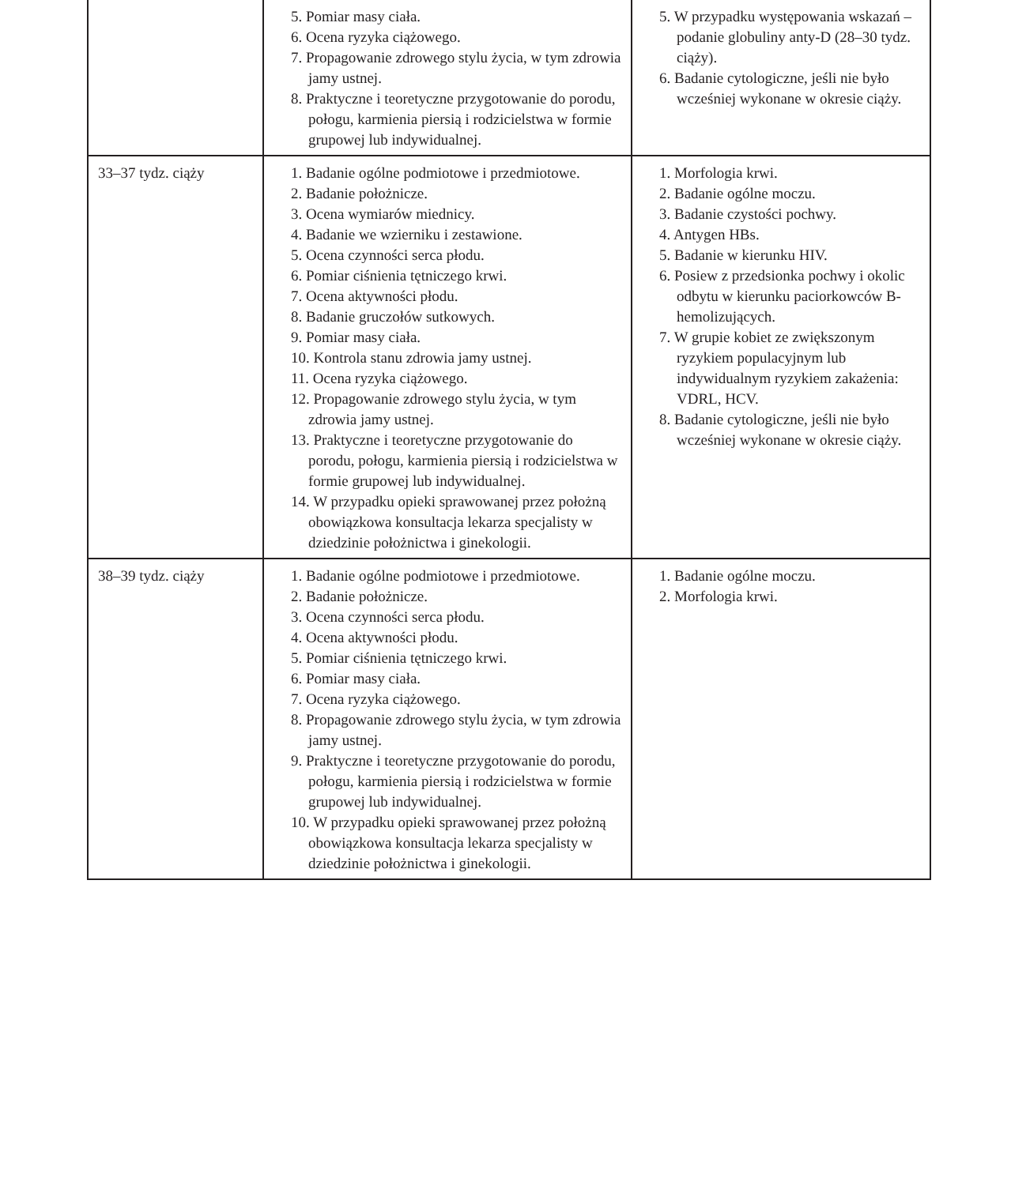| | 5. Pomiar masy ciała. 6. Ocena ryzyka ciążowego. 7. Propagowanie zdrowego stylu życia, w tym zdrowia jamy ustnej. 8. Praktyczne i teoretyczne przygotowanie do porodu, połogu, karmienia piersią i rodzicielstwa w formie grupowej lub indywidualnej. | 5. W przypadku występowania wskazań – podanie globuliny anty-D (28–30 tydz. ciąży). 6. Badanie cytologiczne, jeśli nie było wcześniej wykonane w okresie ciąży. |
| 33–37 tydz. ciąży | 1. Badanie ogólne podmiotowe i przedmiotowe. 2. Badanie położnicze. 3. Ocena wymiarów miednicy. 4. Badanie we wzierniku i zestawione. 5. Ocena czynności serca płodu. 6. Pomiar ciśnienia tętniczego krwi. 7. Ocena aktywności płodu. 8. Badanie gruczołów sutkowych. 9. Pomiar masy ciała. 10. Kontrola stanu zdrowia jamy ustnej. 11. Ocena ryzyka ciążowego. 12. Propagowanie zdrowego stylu życia, w tym zdrowia jamy ustnej. 13. Praktyczne i teoretyczne przygotowanie do porodu, połogu, karmienia piersią i rodzicielstwa w formie grupowej lub indywidualnej. 14. W przypadku opieki sprawowanej przez położną obowiązkowa konsultacja lekarza specjalisty w dziedzinie położnictwa i ginekologii. | 1. Morfologia krwi. 2. Badanie ogólne moczu. 3. Badanie czystości pochwy. 4. Antygen HBs. 5. Badanie w kierunku HIV. 6. Posiew z przedsionka pochwy i okolic odbytu w kierunku paciorkowców B-hemolizujących. 7. W grupie kobiet ze zwiększonym ryzykiem populacyjnym lub indywidualnym ryzykiem zakażenia: VDRL, HCV. 8. Badanie cytologiczne, jeśli nie było wcześniej wykonane w okresie ciąży. |
| 38–39 tydz. ciąży | 1. Badanie ogólne podmiotowe i przedmiotowe. 2. Badanie położnicze. 3. Ocena czynności serca płodu. 4. Ocena aktywności płodu. 5. Pomiar ciśnienia tętniczego krwi. 6. Pomiar masy ciała. 7. Ocena ryzyka ciążowego. 8. Propagowanie zdrowego stylu życia, w tym zdrowia jamy ustnej. 9. Praktyczne i teoretyczne przygotowanie do porodu, połogu, karmienia piersią i rodzicielstwa w formie grupowej lub indywidualnej. 10. W przypadku opieki sprawowanej przez położną obowiązkowa konsultacja lekarza specjalisty w dziedzinie położnictwa i ginekologii. | 1. Badanie ogólne moczu. 2. Morfologia krwi. |